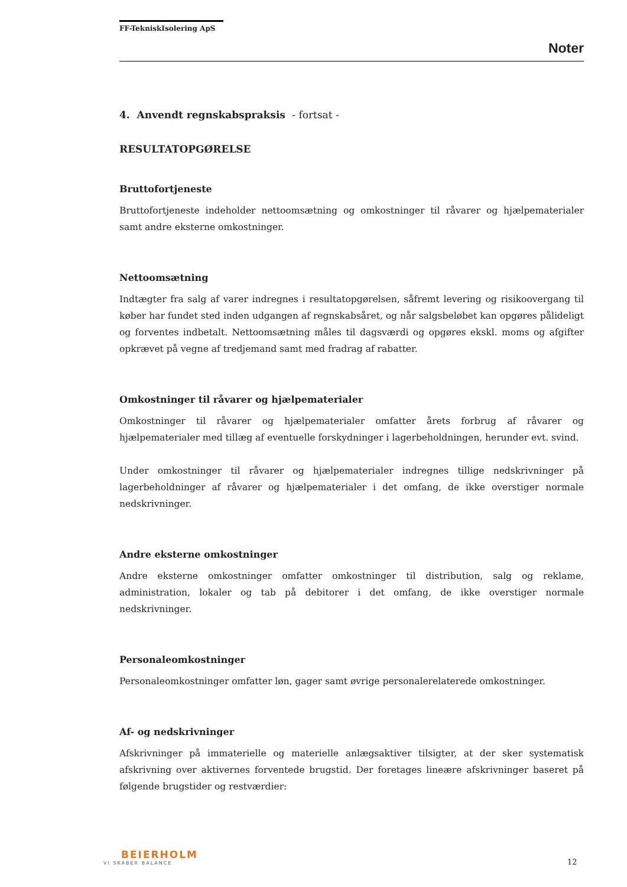FF-TekniskIsolering ApS
Noter
4. Anvendt regnskabspraksis - fortsat -
RESULTATOPGØRELSE
Bruttofortjeneste
Bruttofortjeneste indeholder nettoomsætning og omkostninger til råvarer og hjælpematerialer samt andre eksterne omkostninger.
Nettoomsætning
Indtægter fra salg af varer indregnes i resultatopgørelsen, såfremt levering og risikoovergang til køber har fundet sted inden udgangen af regnskabsåret, og når salgsbeløbet kan opgøres pålideligt og forventes indbetalt. Nettoomsætning måles til dagsværdi og opgøres ekskl. moms og afgifter opkrævet på vegne af tredjemand samt med fradrag af rabatter.
Omkostninger til råvarer og hjælpematerialer
Omkostninger til råvarer og hjælpematerialer omfatter årets forbrug af råvarer og hjælpematerialer med tillæg af eventuelle forskydninger i lagerbeholdningen, herunder evt. svind.
Under omkostninger til råvarer og hjælpematerialer indregnes tillige nedskrivninger på lagerbeholdninger af råvarer og hjælpematerialer i det omfang, de ikke overstiger normale nedskrivninger.
Andre eksterne omkostninger
Andre eksterne omkostninger omfatter omkostninger til distribution, salg og reklame, administration, lokaler og tab på debitorer i det omfang, de ikke overstiger normale nedskrivninger.
Personaleomkostninger
Personaleomkostninger omfatter løn, gager samt øvrige personalerelaterede omkostninger.
Af- og nedskrivninger
Afskrivninger på immaterielle og materielle anlægsaktiver tilsigter, at der sker systematisk afskrivning over aktivernes forventede brugstid. Der foretages lineære afskrivninger baseret på følgende brugstider og restværdier:
BEIERHOLM
VI SKABER BALANCE
12